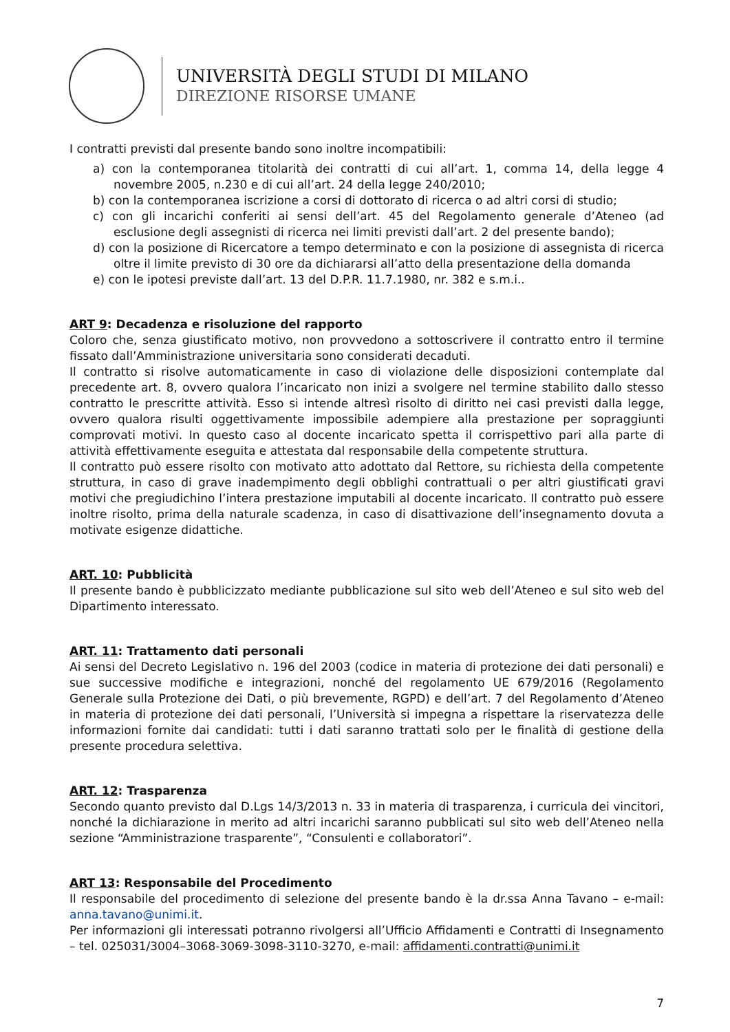UNIVERSITÀ DEGLI STUDI DI MILANO
DIREZIONE RISORSE UMANE
I contratti previsti dal presente bando sono inoltre incompatibili:
a) con la contemporanea titolarità dei contratti di cui all’art. 1, comma 14, della legge 4 novembre 2005, n.230 e di cui all’art. 24 della legge 240/2010;
b) con la contemporanea iscrizione a corsi di dottorato di ricerca o ad altri corsi di studio;
c) con gli incarichi conferiti ai sensi dell’art. 45 del Regolamento generale d’Ateneo (ad esclusione degli assegnisti di ricerca nei limiti previsti dall’art. 2 del presente bando);
d) con la posizione di Ricercatore a tempo determinato e con la posizione di assegnista di ricerca oltre il limite previsto di 30 ore da dichiararsi all’atto della presentazione della domanda
e) con le ipotesi previste dall’art. 13 del D.P.R. 11.7.1980, nr. 382 e s.m.i..
ART 9: Decadenza e risoluzione del rapporto
Coloro che, senza giustificato motivo, non provvedono a sottoscrivere il contratto entro il termine fissato dall’Amministrazione universitaria sono considerati decaduti.
Il contratto si risolve automaticamente in caso di violazione delle disposizioni contemplate dal precedente art. 8, ovvero qualora l’incaricato non inizi a svolgere nel termine stabilito dallo stesso contratto le prescritte attività. Esso si intende altresì risolto di diritto nei casi previsti dalla legge, ovvero qualora risulti oggettivamente impossibile adempiere alla prestazione per sopraggiunti comprovati motivi. In questo caso al docente incaricato spetta il corrispettivo pari alla parte di attività effettivamente eseguita e attestata dal responsabile della competente struttura.
Il contratto può essere risolto con motivato atto adottato dal Rettore, su richiesta della competente struttura, in caso di grave inadempimento degli obblighi contrattuali o per altri giustificati gravi motivi che pregiudichino l’intera prestazione imputabili al docente incaricato. Il contratto può essere inoltre risolto, prima della naturale scadenza, in caso di disattivazione dell’insegnamento dovuta a motivate esigenze didattiche.
ART. 10: Pubblicità
Il presente bando è pubblicizzato mediante pubblicazione sul sito web dell’Ateneo e sul sito web del Dipartimento interessato.
ART. 11: Trattamento dati personali
Ai sensi del Decreto Legislativo n. 196 del 2003 (codice in materia di protezione dei dati personali) e sue successive modifiche e integrazioni, nonché del regolamento UE 679/2016 (Regolamento Generale sulla Protezione dei Dati, o più brevemente, RGPD) e dell’art. 7 del Regolamento d’Ateneo in materia di protezione dei dati personali, l’Università si impegna a rispettare la riservatezza delle informazioni fornite dai candidati: tutti i dati saranno trattati solo per le finalità di gestione della presente procedura selettiva.
ART. 12: Trasparenza
Secondo quanto previsto dal D.Lgs 14/3/2013 n. 33 in materia di trasparenza, i curricula dei vincitori, nonché la dichiarazione in merito ad altri incarichi saranno pubblicati sul sito web dell’Ateneo nella sezione “Amministrazione trasparente”, “Consulenti e collaboratori”.
ART 13: Responsabile del Procedimento
Il responsabile del procedimento di selezione del presente bando è la dr.ssa Anna Tavano – e-mail: anna.tavano@unimi.it.
Per informazioni gli interessati potranno rivolgersi all’Ufficio Affidamenti e Contratti di Insegnamento – tel. 025031/3004–3068-3069-3098-3110-3270, e-mail: affidamenti.contratti@unimi.it
7